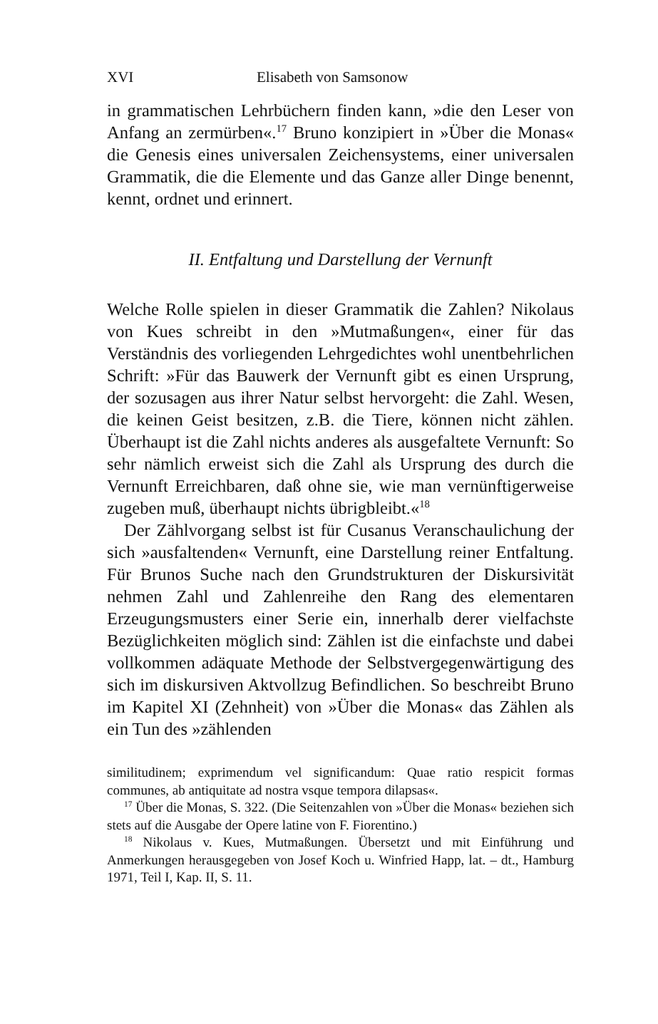XVI Elisabeth von Samsonow
in grammatischen Lehrbüchern finden kann, »die den Leser von Anfang an zermürben«.<sup>17</sup> Bruno konzipiert in »Über die Monas« die Genesis eines universalen Zeichensystems, einer universalen Grammatik, die die Elemente und das Ganze aller Dinge benennt, kennt, ordnet und erinnert.
II. Entfaltung und Darstellung der Vernunft
Welche Rolle spielen in dieser Grammatik die Zahlen? Nikolaus von Kues schreibt in den »Mutmaßungen«, einer für das Verständnis des vorliegenden Lehrgedichtes wohl unentbehrlichen Schrift: »Für das Bauwerk der Vernunft gibt es einen Ursprung, der sozusagen aus ihrer Natur selbst hervorgeht: die Zahl. Wesen, die keinen Geist besitzen, z.B. die Tiere, können nicht zählen. Überhaupt ist die Zahl nichts anderes als ausgefaltete Vernunft: So sehr nämlich erweist sich die Zahl als Ursprung des durch die Vernunft Erreichbaren, daß ohne sie, wie man vernünftigerweise zugeben muß, überhaupt nichts übrigbleibt.«<sup>18</sup>
Der Zählvorgang selbst ist für Cusanus Veranschaulichung der sich »ausfaltenden« Vernunft, eine Darstellung reiner Entfaltung. Für Brunos Suche nach den Grundstrukturen der Diskursivität nehmen Zahl und Zahlenreihe den Rang des elementaren Erzeugungsmusters einer Serie ein, innerhalb derer vielfachste Bezüglichkeiten möglich sind: Zählen ist die einfachste und dabei vollkommen adäquate Methode der Selbstvergegenwärtigung des sich im diskursiven Aktvollzug Befindlichen. So beschreibt Bruno im Kapitel XI (Zehnheit) von »Über die Monas« das Zählen als ein Tun des »zählenden
similitudinem; exprimendum vel significandum: Quae ratio respicit formas communes, ab antiquitate ad nostra vsque tempora dilapsas«.
<sup>17</sup> Über die Monas, S. 322. (Die Seitenzahlen von »Über die Monas« beziehen sich stets auf die Ausgabe der Opere latine von F. Fiorentino.)
<sup>18</sup> Nikolaus v. Kues, Mutmaßungen. Übersetzt und mit Einführung und Anmerkungen herausgegeben von Josef Koch u. Winfried Happ, lat. – dt., Hamburg 1971, Teil I, Kap. II, S. 11.